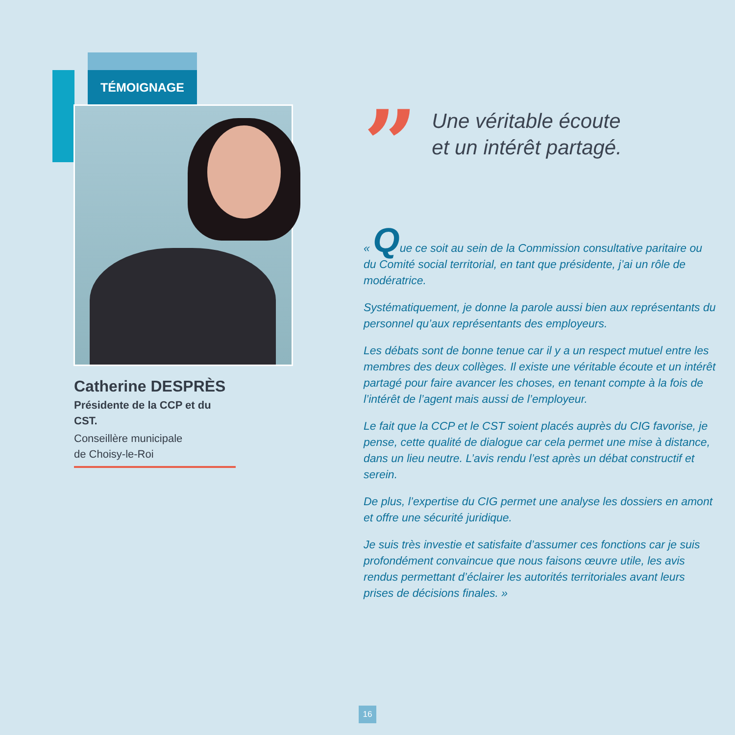TÉMOIGNAGE
Catherine DESPRÈS
Présidente de la CCP et du CST.
Conseillère municipale
de Choisy-le-Roi
”
Une véritable écoute
et un intérêt partagé.
« Que ce soit au sein de la Commission consultative paritaire ou du Comité social territorial, en tant que présidente, j’ai un rôle de modératrice.
Systématiquement, je donne la parole aussi bien aux représentants du personnel qu’aux représentants des employeurs.
Les débats sont de bonne tenue car il y a un respect mutuel entre les membres des deux collèges. Il existe une véritable écoute et un intérêt partagé pour faire avancer les choses, en tenant compte à la fois de l’intérêt de l’agent mais aussi de l’employeur.
Le fait que la CCP et le CST soient placés auprès du CIG favorise, je pense, cette qualité de dialogue car cela permet une mise à distance, dans un lieu neutre. L’avis rendu l’est après un débat constructif et serein.
De plus, l’expertise du CIG permet une analyse les dossiers en amont et offre une sécurité juridique.
Je suis très investie et satisfaite d’assumer ces fonctions car je suis profondément convaincue que nous faisons œuvre utile, les avis rendus permettant d’éclairer les autorités territoriales avant leurs prises de décisions finales. »
16